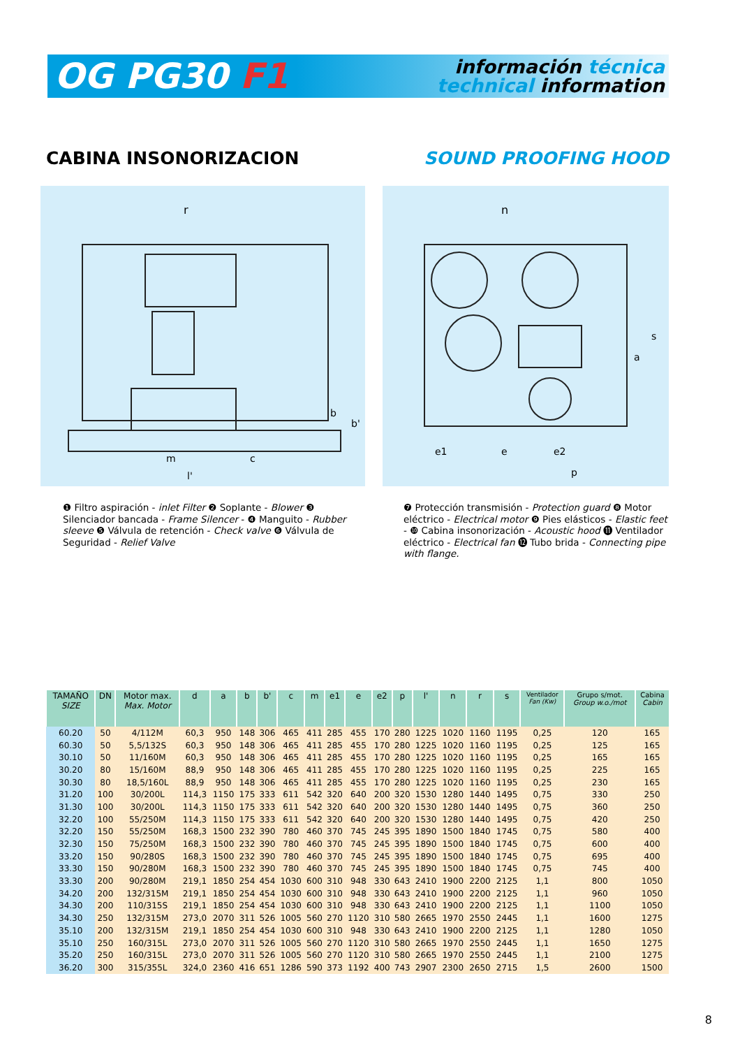OG PG30 F1
información técnica
technical information
CABINA INSONORIZACION SOUND PROOFING HOOD
r
m
c
l'
b
b'
n
e1
e
e2
p
a
s
❶ Filtro aspiración - inlet Filter ❷ Soplante - Blower ❸ Silenciador bancada - Frame Silencer - ❹ Manguito - Rubber sleeve ❺ Válvula de retención - Check valve ❻ Válvula de Seguridad - Relief Valve
❼ Protección transmisión - Protection guard ❽ Motor eléctrico - Electrical motor ❾ Pies elásticos - Elastic feet - ❿ Cabina insonorización - Acoustic hood ⓫ Ventilador eléctrico - Electrical fan ⓬ Tubo brida - Connecting pipe with flange.
| TAMAÑO SIZE | DN | Motor max. Max. Motor | d | a | b | b' | c | m | e1 | e | e2 | p | l' | n | r | s | Ventilador Fan (Kw) | Grupo s/mot. Group w.o./mot | Cabina Cabin |
| --- | --- | --- | --- | --- | --- | --- | --- | --- | --- | --- | --- | --- | --- | --- | --- | --- | --- | --- | --- |
| 60.20 | 50 | 4/112M | 60,3 | 950 | 148 | 306 | 465 | 411 | 285 | 455 | 170 | 280 | 1225 | 1020 | 1160 | 1195 | 0,25 | 120 | 165 |
| 60.30 | 50 | 5,5/132S | 60,3 | 950 | 148 | 306 | 465 | 411 | 285 | 455 | 170 | 280 | 1225 | 1020 | 1160 | 1195 | 0,25 | 125 | 165 |
| 30.10 | 50 | 11/160M | 60,3 | 950 | 148 | 306 | 465 | 411 | 285 | 455 | 170 | 280 | 1225 | 1020 | 1160 | 1195 | 0,25 | 165 | 165 |
| 30.20 | 80 | 15/160M | 88,9 | 950 | 148 | 306 | 465 | 411 | 285 | 455 | 170 | 280 | 1225 | 1020 | 1160 | 1195 | 0,25 | 225 | 165 |
| 30.30 | 80 | 18,5/160L | 88,9 | 950 | 148 | 306 | 465 | 411 | 285 | 455 | 170 | 280 | 1225 | 1020 | 1160 | 1195 | 0,25 | 230 | 165 |
| 31.20 | 100 | 30/200L | 114,3 | 1150 | 175 | 333 | 611 | 542 | 320 | 640 | 200 | 320 | 1530 | 1280 | 1440 | 1495 | 0,75 | 330 | 250 |
| 31.30 | 100 | 30/200L | 114,3 | 1150 | 175 | 333 | 611 | 542 | 320 | 640 | 200 | 320 | 1530 | 1280 | 1440 | 1495 | 0,75 | 360 | 250 |
| 32.20 | 100 | 55/250M | 114,3 | 1150 | 175 | 333 | 611 | 542 | 320 | 640 | 200 | 320 | 1530 | 1280 | 1440 | 1495 | 0,75 | 420 | 250 |
| 32.20 | 150 | 55/250M | 168,3 | 1500 | 232 | 390 | 780 | 460 | 370 | 745 | 245 | 395 | 1890 | 1500 | 1840 | 1745 | 0,75 | 580 | 400 |
| 32.30 | 150 | 75/250M | 168,3 | 1500 | 232 | 390 | 780 | 460 | 370 | 745 | 245 | 395 | 1890 | 1500 | 1840 | 1745 | 0,75 | 600 | 400 |
| 33.20 | 150 | 90/280S | 168,3 | 1500 | 232 | 390 | 780 | 460 | 370 | 745 | 245 | 395 | 1890 | 1500 | 1840 | 1745 | 0,75 | 695 | 400 |
| 33.30 | 150 | 90/280M | 168,3 | 1500 | 232 | 390 | 780 | 460 | 370 | 745 | 245 | 395 | 1890 | 1500 | 1840 | 1745 | 0,75 | 745 | 400 |
| 33.30 | 200 | 90/280M | 219,1 | 1850 | 254 | 454 | 1030 | 600 | 310 | 948 | 330 | 643 | 2410 | 1900 | 2200 | 2125 | 1,1 | 800 | 1050 |
| 34.20 | 200 | 132/315M | 219,1 | 1850 | 254 | 454 | 1030 | 600 | 310 | 948 | 330 | 643 | 2410 | 1900 | 2200 | 2125 | 1,1 | 960 | 1050 |
| 34.30 | 200 | 110/315S | 219,1 | 1850 | 254 | 454 | 1030 | 600 | 310 | 948 | 330 | 643 | 2410 | 1900 | 2200 | 2125 | 1,1 | 1100 | 1050 |
| 34.30 | 250 | 132/315M | 273,0 | 2070 | 311 | 526 | 1005 | 560 | 270 | 1120 | 310 | 580 | 2665 | 1970 | 2550 | 2445 | 1,1 | 1600 | 1275 |
| 35.10 | 200 | 132/315M | 219,1 | 1850 | 254 | 454 | 1030 | 600 | 310 | 948 | 330 | 643 | 2410 | 1900 | 2200 | 2125 | 1,1 | 1280 | 1050 |
| 35.10 | 250 | 160/315L | 273,0 | 2070 | 311 | 526 | 1005 | 560 | 270 | 1120 | 310 | 580 | 2665 | 1970 | 2550 | 2445 | 1,1 | 1650 | 1275 |
| 35.20 | 250 | 160/315L | 273,0 | 2070 | 311 | 526 | 1005 | 560 | 270 | 1120 | 310 | 580 | 2665 | 1970 | 2550 | 2445 | 1,1 | 2100 | 1275 |
| 36.20 | 300 | 315/355L | 324,0 | 2360 | 416 | 651 | 1286 | 590 | 373 | 1192 | 400 | 743 | 2907 | 2300 | 2650 | 2715 | 1,5 | 2600 | 1500 |
8